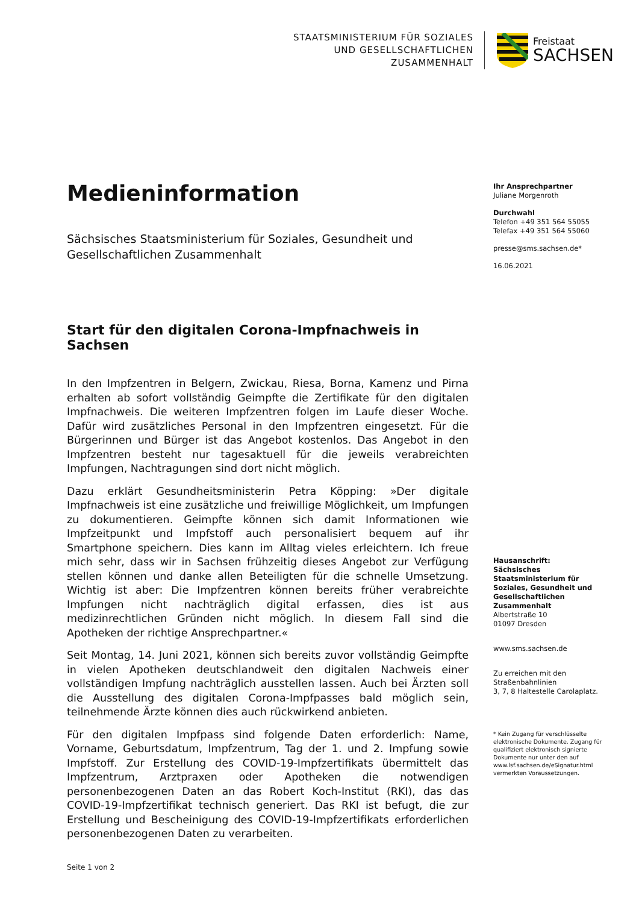STAATSMINISTERIUM FÜR SOZIALES
UND GESELLSCHAFTLICHEN
ZUSAMMENHALT
Freistaat
SACHSEN
Medieninformation
Sächsisches Staatsministerium für Soziales, Gesundheit und Gesellschaftlichen Zusammenhalt
Start für den digitalen Corona-Impfnachweis in Sachsen
In den Impfzentren in Belgern, Zwickau, Riesa, Borna, Kamenz und Pirna erhalten ab sofort vollständig Geimpfte die Zertifikate für den digitalen Impfnachweis. Die weiteren Impfzentren folgen im Laufe dieser Woche. Dafür wird zusätzliches Personal in den Impfzentren eingesetzt. Für die Bürgerinnen und Bürger ist das Angebot kostenlos. Das Angebot in den Impfzentren besteht nur tagesaktuell für die jeweils verabreichten Impfungen, Nachtragungen sind dort nicht möglich.
Dazu erklärt Gesundheitsministerin Petra Köpping: »Der digitale Impfnachweis ist eine zusätzliche und freiwillige Möglichkeit, um Impfungen zu dokumentieren. Geimpfte können sich damit Informationen wie Impfzeitpunkt und Impfstoff auch personalisiert bequem auf ihr Smartphone speichern. Dies kann im Alltag vieles erleichtern. Ich freue mich sehr, dass wir in Sachsen frühzeitig dieses Angebot zur Verfügung stellen können und danke allen Beteiligten für die schnelle Umsetzung. Wichtig ist aber: Die Impfzentren können bereits früher verabreichte Impfungen nicht nachträglich digital erfassen, dies ist aus medizinrechtlichen Gründen nicht möglich. In diesem Fall sind die Apotheken der richtige Ansprechpartner.«
Seit Montag, 14. Juni 2021, können sich bereits zuvor vollständig Geimpfte in vielen Apotheken deutschlandweit den digitalen Nachweis einer vollständigen Impfung nachträglich ausstellen lassen. Auch bei Ärzten soll die Ausstellung des digitalen Corona-Impfpasses bald möglich sein, teilnehmende Ärzte können dies auch rückwirkend anbieten.
Für den digitalen Impfpass sind folgende Daten erforderlich: Name, Vorname, Geburtsdatum, Impfzentrum, Tag der 1. und 2. Impfung sowie Impfstoff. Zur Erstellung des COVID-19-Impfzertifikats übermittelt das Impfzentrum, Arztpraxen oder Apotheken die notwendigen personenbezogenen Daten an das Robert Koch-Institut (RKI), das das COVID-19-Impfzertifikat technisch generiert. Das RKI ist befugt, die zur Erstellung und Bescheinigung des COVID-19-Impfzertifikats erforderlichen personenbezogenen Daten zu verarbeiten.
Seite 1 von 2
Ihr Ansprechpartner
Juliane Morgenroth
Durchwahl
Telefon +49 351 564 55055
Telefax +49 351 564 55060
presse@sms.sachsen.de*
16.06.2021
Hausanschrift:
Sächsisches Staatsministerium für Soziales, Gesundheit und Gesellschaftlichen Zusammenhalt
Albertstraße 10
01097 Dresden
www.sms.sachsen.de
Zu erreichen mit den Straßenbahnlinien
3, 7, 8 Haltestelle Carolaplatz.
* Kein Zugang für verschlüsselte elektronische Dokumente. Zugang für qualifiziert elektronisch signierte Dokumente nur unter den auf www.lsf.sachsen.de/eSignatur.html vermerkten Voraussetzungen.